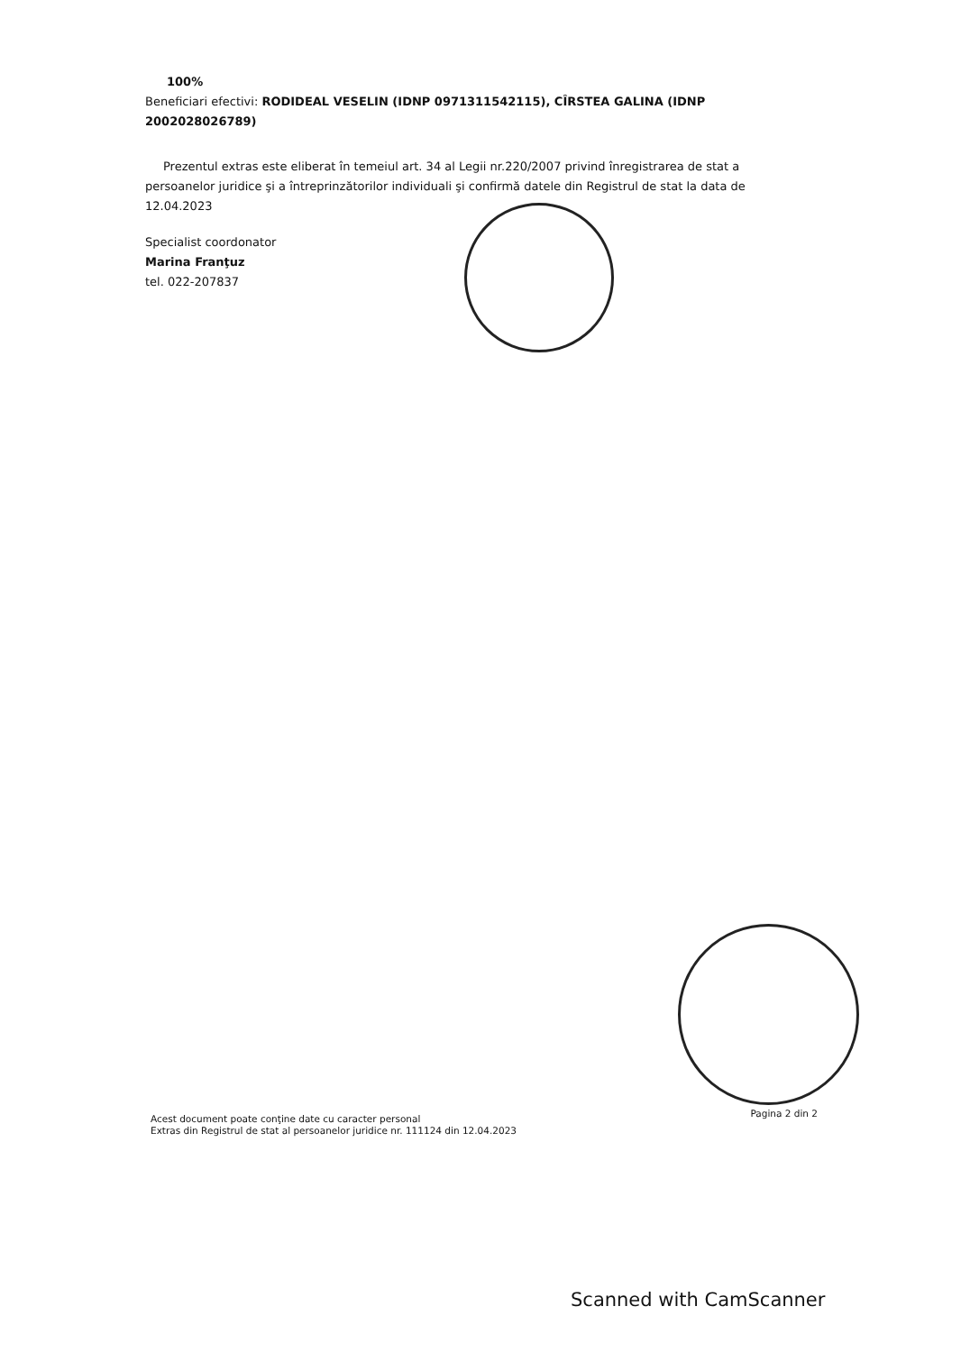100%
Beneficiari efectivi: RODIDEAL VESELIN (IDNP 0971311542115), CÎRSTEA GALINA (IDNP 2002028026789)
Prezentul extras este eliberat în temeiul art. 34 al Legii nr.220/2007 privind înregistrarea de stat a persoanelor juridice şi a întreprinzătorilor individuali şi confirmă datele din Registrul de stat la data de 12.04.2023
Specialist coordonator
Marina Franţuz
tel. 022-207837
Acest document poate conţine date cu caracter personal
Extras din Registrul de stat al persoanelor juridice nr. 111124 din 12.04.2023
Pagina 2 din 2
Scanned with CamScanner